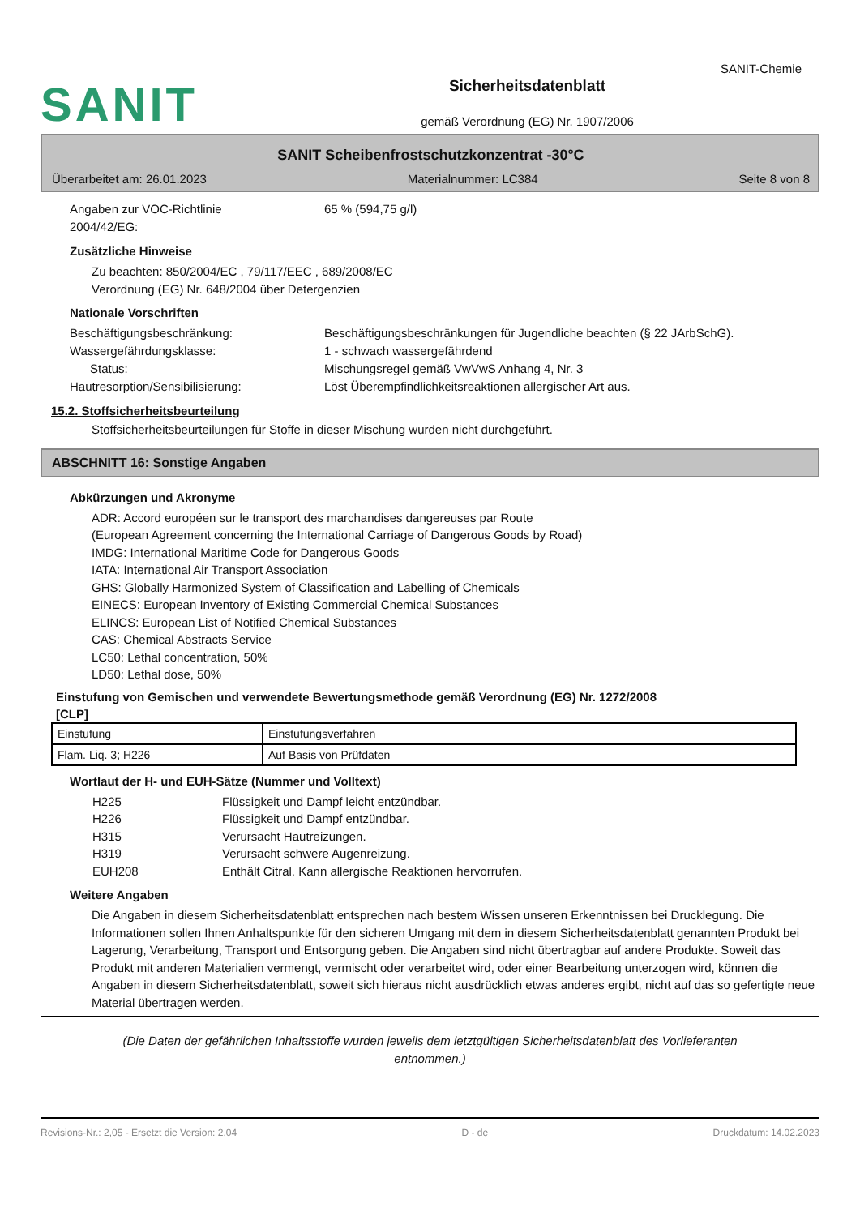SANIT-Chemie
SANIT
Sicherheitsdatenblatt
gemäß Verordnung (EG) Nr. 1907/2006
SANIT Scheibenfrostschutzkonzentrat -30°C
Überarbeitet am: 26.01.2023 Materialnummer: LC384 Seite 8 von 8
Angaben zur VOC-Richtlinie
2004/42/EG:
65 % (594,75 g/l)
Zusätzliche Hinweise
Zu beachten: 850/2004/EC , 79/117/EEC , 689/2008/EC
Verordnung (EG) Nr. 648/2004 über Detergenzien
Nationale Vorschriften
Beschäftigungsbeschränkung: Beschäftigungsbeschränkungen für Jugendliche beachten (§ 22 JArbSchG).
Wassergefährdungsklasse: 1 - schwach wassergefährdend
Status: Mischungsregel gemäß VwVwS Anhang 4, Nr. 3
Hautresorption/Sensibilisierung: Löst Überempfindlichkeitsreaktionen allergischer Art aus.
15.2. Stoffsicherheitsbeurteilung
Stoffsicherheitsbeurteilungen für Stoffe in dieser Mischung wurden nicht durchgeführt.
ABSCHNITT 16: Sonstige Angaben
Abkürzungen und Akronyme
ADR: Accord européen sur le transport des marchandises dangereuses par Route
(European Agreement concerning the International Carriage of Dangerous Goods by Road)
IMDG: International Maritime Code for Dangerous Goods
IATA: International Air Transport Association
GHS: Globally Harmonized System of Classification and Labelling of Chemicals
EINECS: European Inventory of Existing Commercial Chemical Substances
ELINCS: European List of Notified Chemical Substances
CAS: Chemical Abstracts Service
LC50: Lethal concentration, 50%
LD50: Lethal dose, 50%
Einstufung von Gemischen und verwendete Bewertungsmethode gemäß Verordnung (EG) Nr. 1272/2008
[CLP]
| Einstufung | Einstufungsverfahren |
| Flam. Liq. 3; H226 | Auf Basis von Prüfdaten |
Wortlaut der H- und EUH-Sätze (Nummer und Volltext)
H225 Flüssigkeit und Dampf leicht entzündbar.
H226 Flüssigkeit und Dampf entzündbar.
H315 Verursacht Hautreizungen.
H319 Verursacht schwere Augenreizung.
EUH208 Enthält Citral. Kann allergische Reaktionen hervorrufen.
Weitere Angaben
Die Angaben in diesem Sicherheitsdatenblatt entsprechen nach bestem Wissen unseren Erkenntnissen bei Drucklegung. Die Informationen sollen Ihnen Anhaltspunkte für den sicheren Umgang mit dem in diesem Sicherheitsdatenblatt genannten Produkt bei Lagerung, Verarbeitung, Transport und Entsorgung geben. Die Angaben sind nicht übertragbar auf andere Produkte. Soweit das Produkt mit anderen Materialien vermengt, vermischt oder verarbeitet wird, oder einer Bearbeitung unterzogen wird, können die Angaben in diesem Sicherheitsdatenblatt, soweit sich hieraus nicht ausdrücklich etwas anderes ergibt, nicht auf das so gefertigte neue Material übertragen werden.
(Die Daten der gefährlichen Inhaltsstoffe wurden jeweils dem letztgültigen Sicherheitsdatenblatt des Vorlieferanten
entnommen.)
Revisions-Nr.: 2,05 - Ersetzt die Version: 2,04 D - de Druckdatum: 14.02.2023